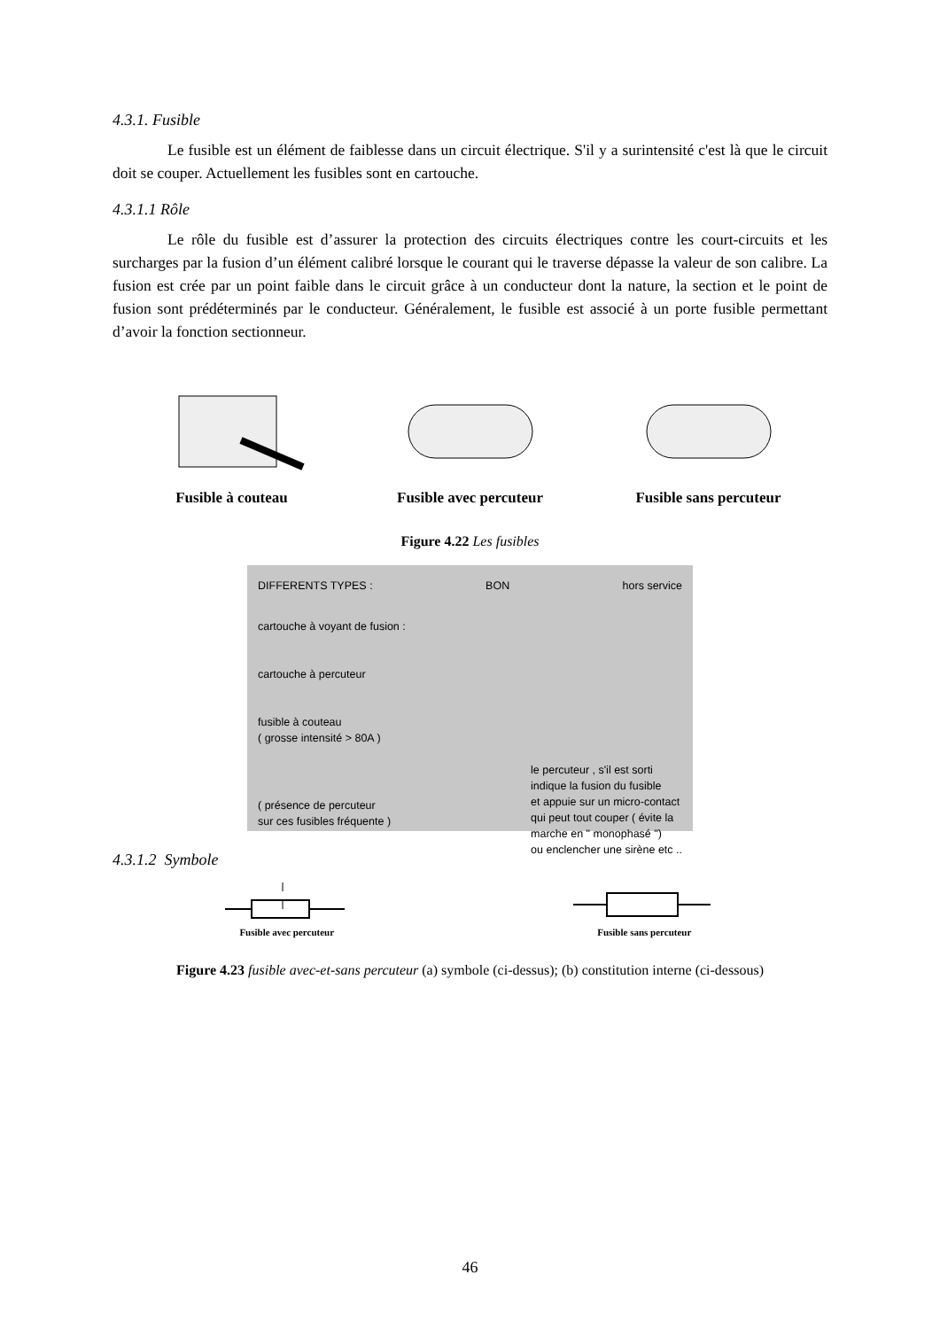4.3.1. Fusible
Le fusible est un élément de faiblesse dans un circuit électrique. S'il y a surintensité c'est là que le circuit doit se couper. Actuellement les fusibles sont en cartouche.
4.3.1.1 Rôle
Le rôle du fusible est d’assurer la protection des circuits électriques contre les court-circuits et les surcharges par la fusion d’un élément calibré lorsque le courant qui le traverse dépasse la valeur de son calibre. La fusion est crée par un point faible dans le circuit grâce à un conducteur dont la nature, la section et le point de fusion sont prédéterminés par le conducteur. Généralement, le fusible est associé à un porte fusible permettant d’avoir la fonction sectionneur.
Fusible à couteau Fusible avec percuteur Fusible sans percuteur
Figure 4.22 Les fusibles
DIFFERENTS TYPES : BON hors service
cartouche à voyant de fusion :
cartouche à percuteur
fusible à couteau
( grosse intensité > 80A )
( présence de percuteur
sur ces fusibles fréquente ) le percuteur , s'il est sorti
indique la fusion du fusible
et appuie sur un micro-contact
qui peut tout couper ( évite la
marche en " monophasé ")
ou enclencher une sirène etc ..
4.3.1.2 Symbole
Fusible avec percuteur Fusible sans percuteur
Figure 4.23 fusible avec-et-sans percuteur (a) symbole (ci-dessus); (b) constitution interne (ci-dessous)
46